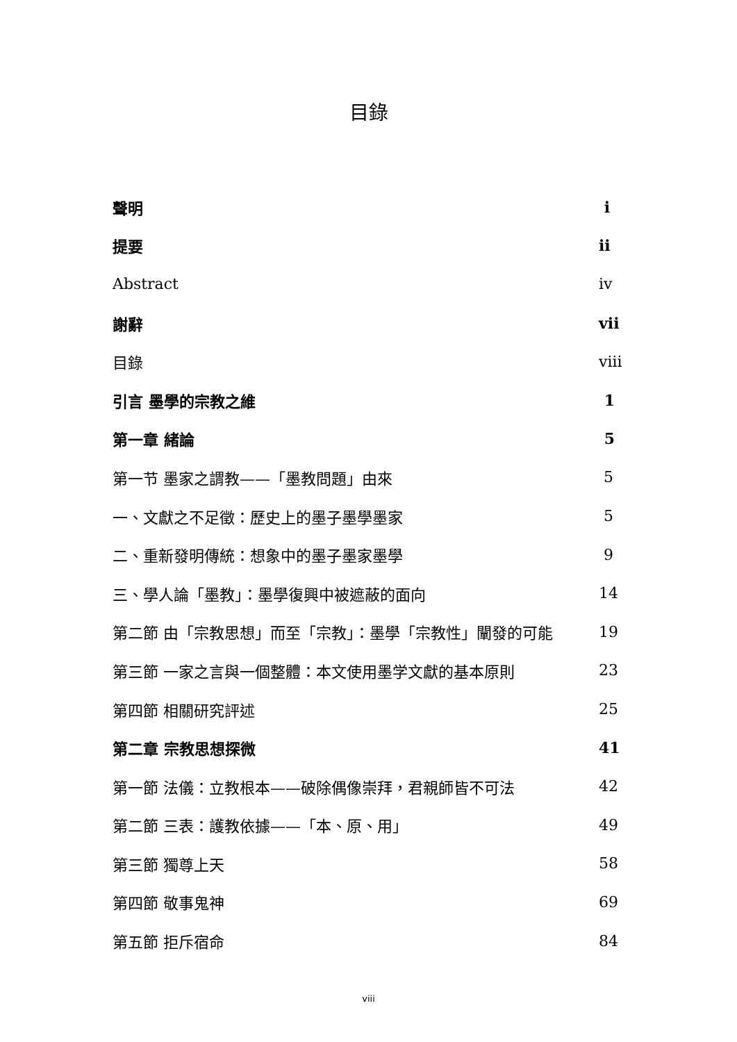目錄
聲明 i
提要 ii
Abstract iv
謝辭 vii
目錄 viii
引言 墨學的宗教之維 1
第一章 緒論 5
第一节 墨家之謂教——「墨教問題」由來 5
一、文獻之不足徵：歷史上的墨子墨學墨家 5
二、重新發明傳統：想象中的墨子墨家墨學 9
三、學人論「墨教」：墨學復興中被遮蔽的面向 14
第二節 由「宗教思想」而至「宗教」：墨學「宗教性」闡發的可能 19
第三節 一家之言與一個整體：本文使用墨学文獻的基本原則 23
第四節 相關研究評述 25
第二章 宗教思想探微 41
第一節 法儀：立教根本——破除偶像崇拜，君親師皆不可法 42
第二節 三表：護教依據——「本、原、用」 49
第三節 獨尊上天 58
第四節 敬事鬼神 69
第五節 拒斥宿命 84
viii